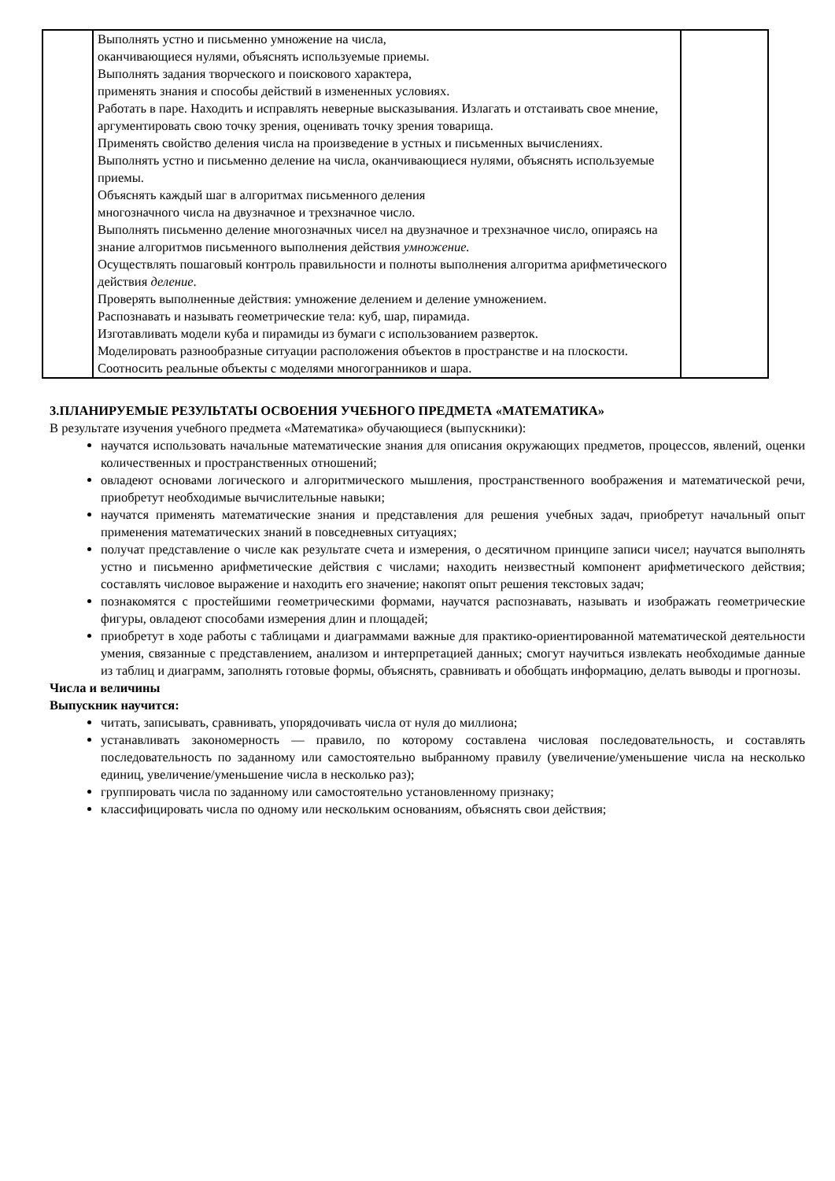| | Выполнять устно и письменно умножение на числа, оканчивающиеся нулями, объяснять используемые приемы. Выполнять задания творческого и поискового характера, применять знания и способы действий в измененных условиях. Работать в паре. Находить и исправлять неверные высказывания. Излагать и отстаивать свое мнение, аргументировать свою точку зрения, оценивать точку зрения товарища. Применять свойство деления числа на произведение в устных и письменных вычислениях. Выполнять устно и письменно деление на числа, оканчивающиеся нулями, объяснять используемые приемы. Объяснять каждый шаг в алгоритмах письменного деления многозначного числа на двузначное и трехзначное число. Выполнять письменно деление многозначных чисел на двузначное и трехзначное число, опираясь на знание алгоритмов письменного выполнения действия умножение. Осуществлять пошаговый контроль правильности и полноты выполнения алгоритма арифметического действия деление . Проверять выполненные действия: умножение делением и деление умножением. Распознавать и называть геометрические тела: куб, шар, пирамида. Изготавливать модели куба и пирамиды из бумаги с использованием разверток. Моделировать разнообразные ситуации расположения объектов в пространстве и на плоскости. Соотносить реальные объекты с моделями многогранников и шара. | |
3.ПЛАНИРУЕМЫЕ РЕЗУЛЬТАТЫ ОСВОЕНИЯ УЧЕБНОГО ПРЕДМЕТА «МАТЕМАТИКА»
В результате изучения учебного предмета «Математика» обучающиеся (выпускники):
научатся использовать начальные математические знания для описания окружающих предметов, процессов, явлений, оценки количественных и пространственных отношений;
овладеют основами логического и алгоритмического мышления, пространственного воображения и математической речи, приобретут необходимые вычислительные навыки;
научатся применять математические знания и представления для решения учебных задач, приобретут начальный опыт применения математических знаний в повседневных ситуациях;
получат представление о числе как результате счета и измерения, о десятичном принципе записи чисел; научатся выполнять устно и письменно арифметические действия с числами; находить неизвестный компонент арифметического действия; составлять числовое выражение и находить его значение; накопят опыт решения текстовых задач;
познакомятся с простейшими геометрическими формами, научатся распознавать, называть и изображать геометрические фигуры, овладеют способами измерения длин и площадей;
приобретут в ходе работы с таблицами и диаграммами важные для практико-ориентированной математической деятельности умения, связанные с представлением, анализом и интерпретацией данных; смогут научиться извлекать необходимые данные из таблиц и диаграмм, заполнять готовые формы, объяснять, сравнивать и обобщать информацию, делать выводы и прогнозы.
Числа и величины
Выпускник научится:
читать, записывать, сравнивать, упорядочивать числа от нуля до миллиона;
устанавливать закономерность — правило, по которому составлена числовая последовательность, и составлять последовательность по заданному или самостоятельно выбранному правилу (увеличение/уменьшение числа на несколько единиц, увеличение/уменьшение числа в несколько раз);
группировать числа по заданному или самостоятельно установленному признаку;
классифицировать числа по одному или нескольким основаниям, объяснять свои действия;